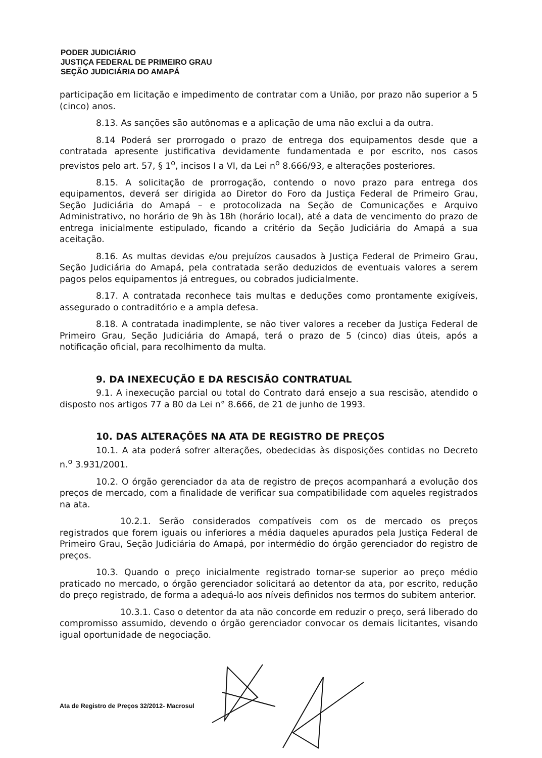PODER JUDICIÁRIO
JUSTIÇA FEDERAL DE PRIMEIRO GRAU
SEÇÃO JUDICIÁRIA DO AMAPÁ
participação em licitação e impedimento de contratar com a União, por prazo não superior a 5 (cinco) anos.
8.13. As sanções são autônomas e a aplicação de uma não exclui a da outra.
8.14 Poderá ser prorrogado o prazo de entrega dos equipamentos desde que a contratada apresente justificativa devidamente fundamentada e por escrito, nos casos previstos pelo art. 57, § 1<sup>o</sup>, incisos I a VI, da Lei n<sup>o</sup> 8.666/93, e alterações posteriores.
8.15. A solicitação de prorrogação, contendo o novo prazo para entrega dos equipamentos, deverá ser dirigida ao Diretor do Foro da Justiça Federal de Primeiro Grau, Seção Judiciária do Amapá – e protocolizada na Seção de Comunicações e Arquivo Administrativo, no horário de 9h às 18h (horário local), até a data de vencimento do prazo de entrega inicialmente estipulado, ficando a critério da Seção Judiciária do Amapá a sua aceitação.
8.16. As multas devidas e/ou prejuízos causados à Justiça Federal de Primeiro Grau, Seção Judiciária do Amapá, pela contratada serão deduzidos de eventuais valores a serem pagos pelos equipamentos já entregues, ou cobrados judicialmente.
8.17. A contratada reconhece tais multas e deduções como prontamente exigíveis, assegurado o contraditório e a ampla defesa.
8.18. A contratada inadimplente, se não tiver valores a receber da Justiça Federal de Primeiro Grau, Seção Judiciária do Amapá, terá o prazo de 5 (cinco) dias úteis, após a notificação oficial, para recolhimento da multa.
9. DA INEXECUÇÃO E DA RESCISÃO CONTRATUAL
9.1. A inexecução parcial ou total do Contrato dará ensejo a sua rescisão, atendido o disposto nos artigos 77 a 80 da Lei n° 8.666, de 21 de junho de 1993.
10. DAS ALTERAÇÕES NA ATA DE REGISTRO DE PREÇOS
10.1. A ata poderá sofrer alterações, obedecidas às disposições contidas no Decreto n.<sup>o</sup> 3.931/2001.
10.2. O órgão gerenciador da ata de registro de preços acompanhará a evolução dos preços de mercado, com a finalidade de verificar sua compatibilidade com aqueles registrados na ata.
10.2.1. Serão considerados compatíveis com os de mercado os preços registrados que forem iguais ou inferiores a média daqueles apurados pela Justiça Federal de Primeiro Grau, Seção Judiciária do Amapá, por intermédio do órgão gerenciador do registro de preços.
10.3. Quando o preço inicialmente registrado tornar-se superior ao preço médio praticado no mercado, o órgão gerenciador solicitará ao detentor da ata, por escrito, redução do preço registrado, de forma a adequá-lo aos níveis definidos nos termos do subitem anterior.
10.3.1. Caso o detentor da ata não concorde em reduzir o preço, será liberado do compromisso assumido, devendo o órgão gerenciador convocar os demais licitantes, visando igual oportunidade de negociação.
Ata de Registro de Preços 32/2012- Macrosul